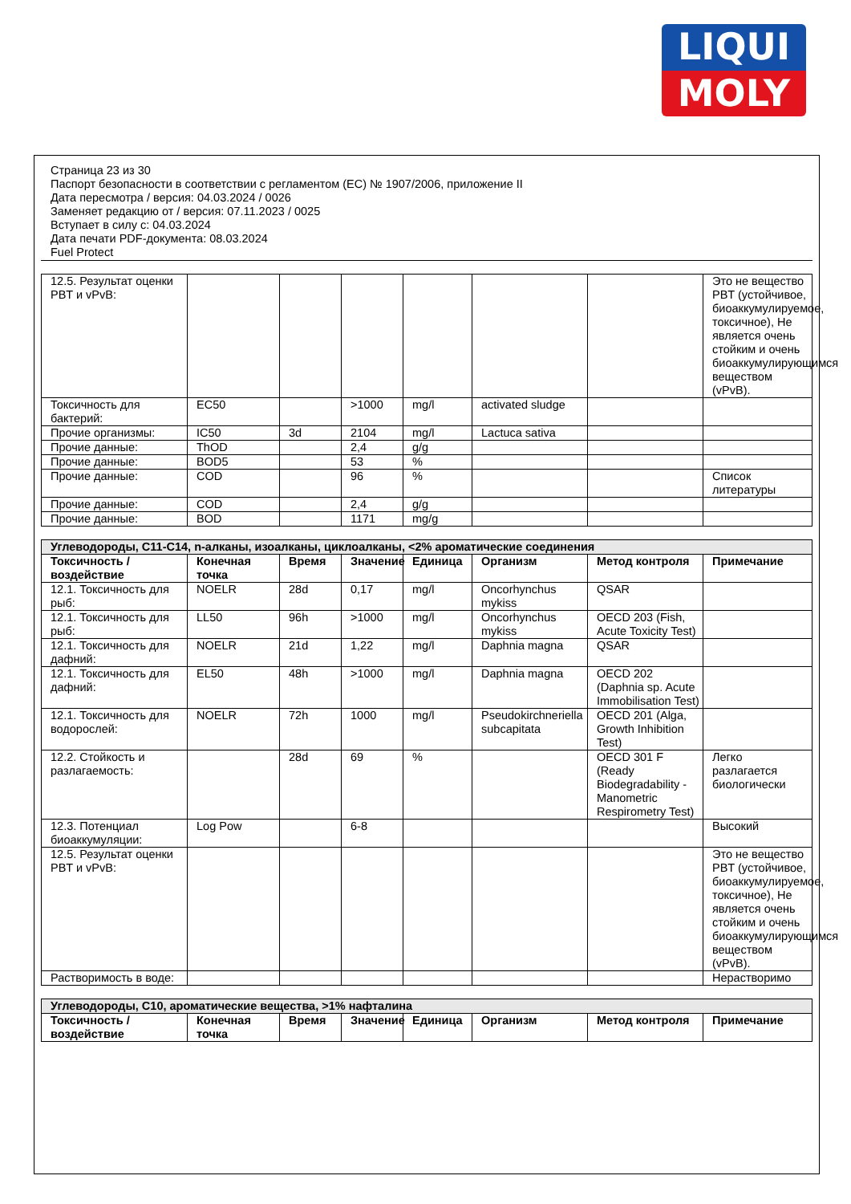LIQUI
MOLY
Страница 23 из 30
Паспорт безопасности в соответствии с регламентом (ЕС) № 1907/2006, приложение II
Дата пересмотра / версия: 04.03.2024 / 0026
Заменяет редакцию от / версия: 07.11.2023 / 0025
Вступает в силу с: 04.03.2024
Дата печати PDF-документа: 08.03.2024
Fuel Protect
| 12.5. Результат оценки PBT и vPvB: | | | | | | | Это не вещество PBT (устойчивое, биоаккумулируемое, токсичное), Не является очень стойким и очень биоаккумулирующимся веществом (vPvB). |
| Токсичность для бактерий: | EC50 | | >1000 | mg/l | activated sludge | | |
| Прочие организмы: | IC50 | 3d | 2104 | mg/l | Lactuca sativa | | |
| Прочие данные: | ThOD | | 2,4 | g/g | | | |
| Прочие данные: | BOD5 | | 53 | % | | | |
| Прочие данные: | COD | | 96 | % | | | Список литературы |
| Прочие данные: | COD | | 2,4 | g/g | | | |
| Прочие данные: | BOD | | 1171 | mg/g | | | |
| Углеводороды, C11-C14, n-алканы, изоалканы, циклоалканы, <2% ароматические соединения | | | | | | | |
| Токсичность / воздействие | Конечная точка | Время | Значение | Единица | Организм | Метод контроля | Примечание |
| 12.1. Токсичность для рыб: | NOELR | 28d | 0,17 | mg/l | Oncorhynchus mykiss | QSAR | |
| 12.1. Токсичность для рыб: | LL50 | 96h | >1000 | mg/l | Oncorhynchus mykiss | OECD 203 (Fish, Acute Toxicity Test) | |
| 12.1. Токсичность для дафний: | NOELR | 21d | 1,22 | mg/l | Daphnia magna | QSAR | |
| 12.1. Токсичность для дафний: | EL50 | 48h | >1000 | mg/l | Daphnia magna | OECD 202 (Daphnia sp. Acute Immobilisation Test) | |
| 12.1. Токсичность для водорослей: | NOELR | 72h | 1000 | mg/l | Pseudokirchneriella subcapitata | OECD 201 (Alga, Growth Inhibition Test) | |
| 12.2. Стойкость и разлагаемость: | | 28d | 69 | % | | OECD 301 F (Ready Biodegradability - Manometric Respirometry Test) | Легко разлагается биологически |
| 12.3. Потенциал биоаккумуляции: | Log Pow | | 6-8 | | | | Высокий |
| 12.5. Результат оценки PBT и vPvB: | | | | | | | Это не вещество PBT (устойчивое, биоаккумулируемое, токсичное), Не является очень стойким и очень биоаккумулирующимся веществом (vPvB). |
| Растворимость в воде: | | | | | | | Нерастворимо |
| Углеводороды, C10, ароматические вещества, >1% нафталина | | | | | | | |
| Токсичность / воздействие | Конечная точка | Время | Значение | Единица | Организм | Метод контроля | Примечание |